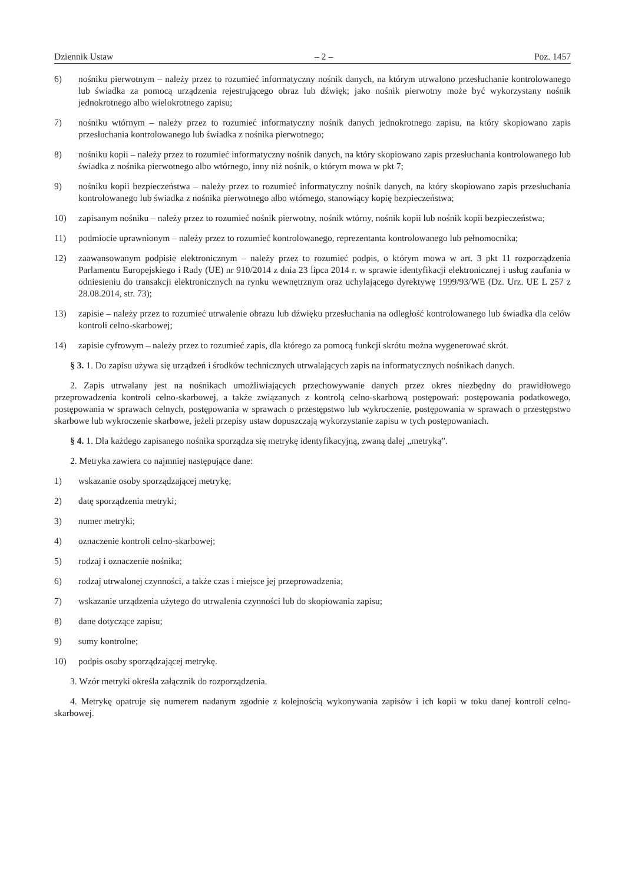Dziennik Ustaw – 2 – Poz. 1457
6) nośniku pierwotnym – należy przez to rozumieć informatyczny nośnik danych, na którym utrwalono przesłuchanie kontrolowanego lub świadka za pomocą urządzenia rejestrującego obraz lub dźwięk; jako nośnik pierwotny może być wykorzystany nośnik jednokrotnego albo wielokrotnego zapisu;
7) nośniku wtórnym – należy przez to rozumieć informatyczny nośnik danych jednokrotnego zapisu, na który skopiowano zapis przesłuchania kontrolowanego lub świadka z nośnika pierwotnego;
8) nośniku kopii – należy przez to rozumieć informatyczny nośnik danych, na który skopiowano zapis przesłuchania kontrolowanego lub świadka z nośnika pierwotnego albo wtórnego, inny niż nośnik, o którym mowa w pkt 7;
9) nośniku kopii bezpieczeństwa – należy przez to rozumieć informatyczny nośnik danych, na który skopiowano zapis przesłuchania kontrolowanego lub świadka z nośnika pierwotnego albo wtórnego, stanowiący kopię bezpieczeństwa;
10) zapisanym nośniku – należy przez to rozumieć nośnik pierwotny, nośnik wtórny, nośnik kopii lub nośnik kopii bezpieczeństwa;
11) podmiocie uprawnionym – należy przez to rozumieć kontrolowanego, reprezentanta kontrolowanego lub pełnomocnika;
12) zaawansowanym podpisie elektronicznym – należy przez to rozumieć podpis, o którym mowa w art. 3 pkt 11 rozporządzenia Parlamentu Europejskiego i Rady (UE) nr 910/2014 z dnia 23 lipca 2014 r. w sprawie identyfikacji elektronicznej i usług zaufania w odniesieniu do transakcji elektronicznych na rynku wewnętrznym oraz uchylającego dyrektywę 1999/93/WE (Dz. Urz. UE L 257 z 28.08.2014, str. 73);
13) zapisie – należy przez to rozumieć utrwalenie obrazu lub dźwięku przesłuchania na odległość kontrolowanego lub świadka dla celów kontroli celno-skarbowej;
14) zapisie cyfrowym – należy przez to rozumieć zapis, dla którego za pomocą funkcji skrótu można wygenerować skrót.
§ 3. 1. Do zapisu używa się urządzeń i środków technicznych utrwalających zapis na informatycznych nośnikach danych.
2. Zapis utrwalany jest na nośnikach umożliwiających przechowywanie danych przez okres niezbędny do prawidłowego przeprowadzenia kontroli celno-skarbowej, a także związanych z kontrolą celno-skarbową postępowań: postępowania podatkowego, postępowania w sprawach celnych, postępowania w sprawach o przestępstwo lub wykroczenie, postępowania w sprawach o przestępstwo skarbowe lub wykroczenie skarbowe, jeżeli przepisy ustaw dopuszczają wykorzystanie zapisu w tych postępowaniach.
§ 4. 1. Dla każdego zapisanego nośnika sporządza się metrykę identyfikacyjną, zwaną dalej „metryką”.
2. Metryka zawiera co najmniej następujące dane:
1) wskazanie osoby sporządzającej metrykę;
2) datę sporządzenia metryki;
3) numer metryki;
4) oznaczenie kontroli celno-skarbowej;
5) rodzaj i oznaczenie nośnika;
6) rodzaj utrwalonej czynności, a także czas i miejsce jej przeprowadzenia;
7) wskazanie urządzenia użytego do utrwalenia czynności lub do skopiowania zapisu;
8) dane dotyczące zapisu;
9) sumy kontrolne;
10) podpis osoby sporządzającej metrykę.
3. Wzór metryki określa załącznik do rozporządzenia.
4. Metrykę opatruje się numerem nadanym zgodnie z kolejnością wykonywania zapisów i ich kopii w toku danej kontroli celno-skarbowej.